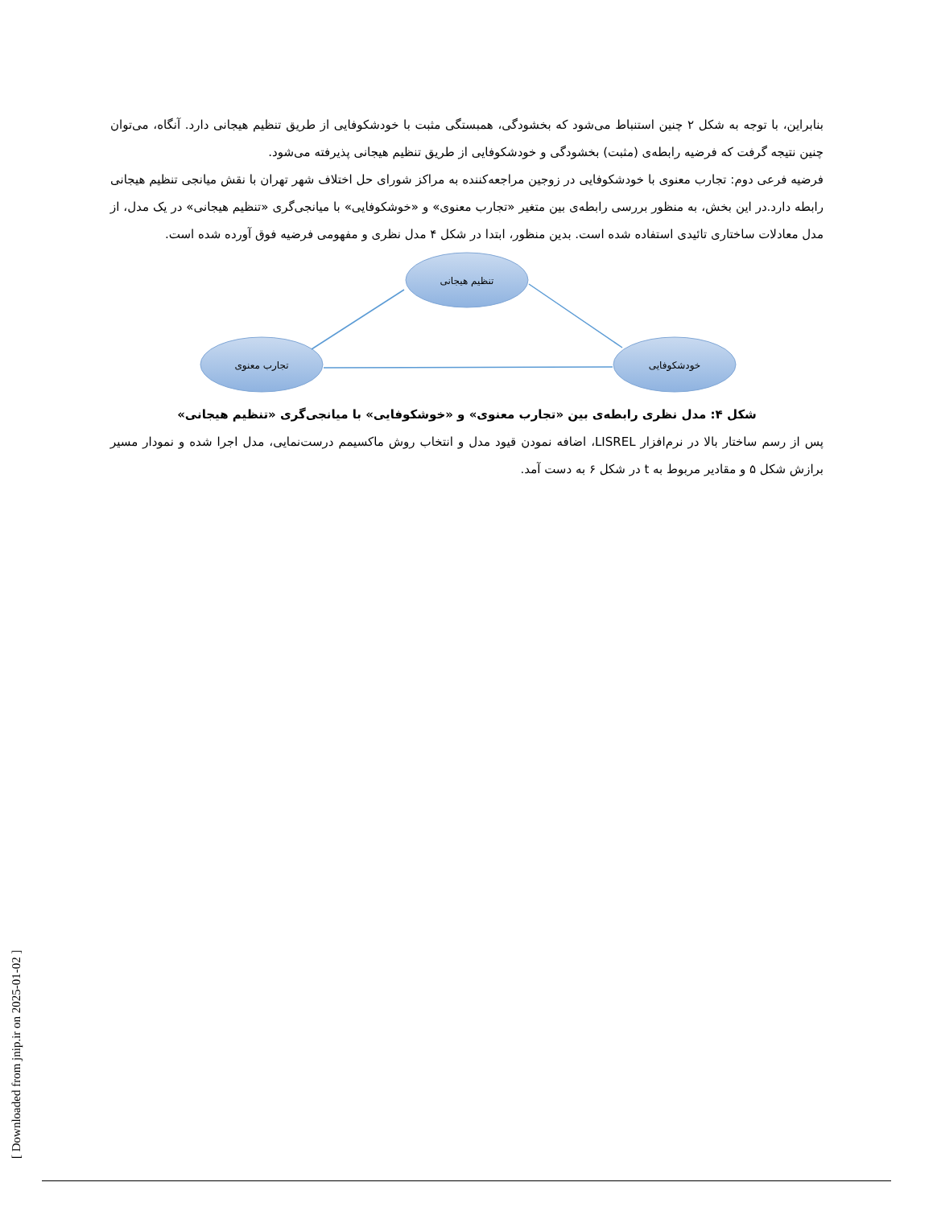بنابراین، با توجه به شکل ۲ چنین استنباط می‌شود که بخشودگی، همبستگی مثبت با خودشکوفایی از طریق تنظیم هیجانی دارد. آنگاه، می‌توان چنین نتیجه گرفت که فرضیه رابطه‌ی (مثبت) بخشودگی و خودشکوفایی از طریق تنظیم هیجانی پذیرفته می‌شود.
فرضیه فرعی دوم: تجارب معنوی با خودشکوفایی در زوجین مراجعه‌کننده به مراکز شورای حل اختلاف شهر تهران با نقش میانجی تنظیم هیجانی رابطه دارد.در این بخش، به منظور بررسی رابطه‌ی بین متغیر «تجارب معنوی» و «خوشکوفایی» با میانجی‌گری «تنظیم هیجانی» در یک مدل، از مدل معادلات ساختاری تائیدی استفاده شده است. بدین منظور، ابتدا در شکل ۴ مدل نظری و مفهومی فرضیه فوق آورده شده است.
تنظیم هیجانی
تجارب معنوی
خودشکوفایی
شکل ۴: مدل نظری رابطه‌ی بین «تجارب معنوی» و «خوشکوفایی» با میانجی‌گری «تنظیم هیجانی»
پس از رسم ساختار بالا در نرم‌افزار LISREL، اضافه نمودن قیود مدل و انتخاب روش ماکسیمم درست‌نمایی، مدل اجرا شده و نمودار مسیر برازش شکل ۵ و مقادیر مربوط به t در شکل ۶ به دست آمد.
[ Downloaded from jnip.ir on 2025-01-02 ]